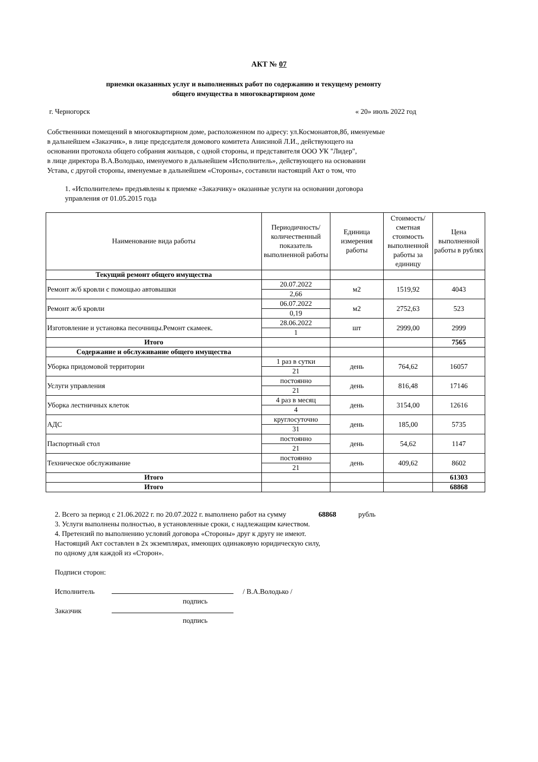АКТ № 07
приемки оказанных услуг и выполненных работ по содержанию и текущему ремонту
общего имущества в многоквартирном доме
г. Черногорск « 20» июль 2022 год
Собственники помещений в многоквартирном доме, расположенном по адресу: ул.Космонавтов,8б, именуемые
в дальнейшем «Заказчик», в лице председателя домового комитета Анисиной Л.И., действующего на
основании протокола общего собрания жильцов, с одной стороны, и представителя ООО УК "Лидер",
в лице директора В.А.Володько, именуемого в дальнейшем «Исполнитель», действующего на основании
Устава, с другой стороны, именуемые в дальнейшем «Стороны», составили настоящий Акт о том, что
1. «Исполнителем» предъявлены к приемке «Заказчику» оказанные услуги на основании договора
управления от 01.05.2015 года
| Наименование вида работы | Периодичность/количественный показатель выполненной работы | Единица измерения работы | Стоимость/ сметная стоимость выполненной работы за единицу | Цена выполненной работы в рублях |
| Текущий ремонт общего имущества | | | | |
| Ремонт ж/б кровли с помощью автовышки | 20.07.2022 2,66 | м2 | 1519,92 | 4043 |
| Ремонт ж/б кровли | 06.07.2022 0,19 | м2 | 2752,63 | 523 |
| Изготовление и установка песочницы.Ремонт скамеек. | 28.06.2022 1 | шт | 2999,00 | 2999 |
| Итого | | | | 7565 |
| Содержание и обслуживание общего имущества | | | | |
| Уборка придомовой территории | 1 раз в сутки 21 | день | 764,62 | 16057 |
| Услуги управления | постоянно 21 | день | 816,48 | 17146 |
| Уборка лестничных клеток | 4 раз в месяц 4 | день | 3154,00 | 12616 |
| АДС | круглосуточно 31 | день | 185,00 | 5735 |
| Паспортный стол | постоянно 21 | день | 54,62 | 1147 |
| Техническое обслуживание | постоянно 21 | день | 409,62 | 8602 |
| Итого | | | | 61303 |
| Итого | | | | 68868 |
2. Всего за период с 21.06.2022 г. по 20.07.2022 г. выполнено работ на сумму 68868 рубль
3. Услуги выполнены полностью, в установленные сроки, с надлежащим качеством.
4. Претензий по выполнению условий договора «Стороны» друг к другу не имеют.
Настоящий Акт составлен в 2х экземплярах, имеющих одинаковую юридическую силу,
по одному для каждой из «Сторон».
Подписи сторон:
Исполнитель / В.А.Володько /
подпись
Заказчик
подпись